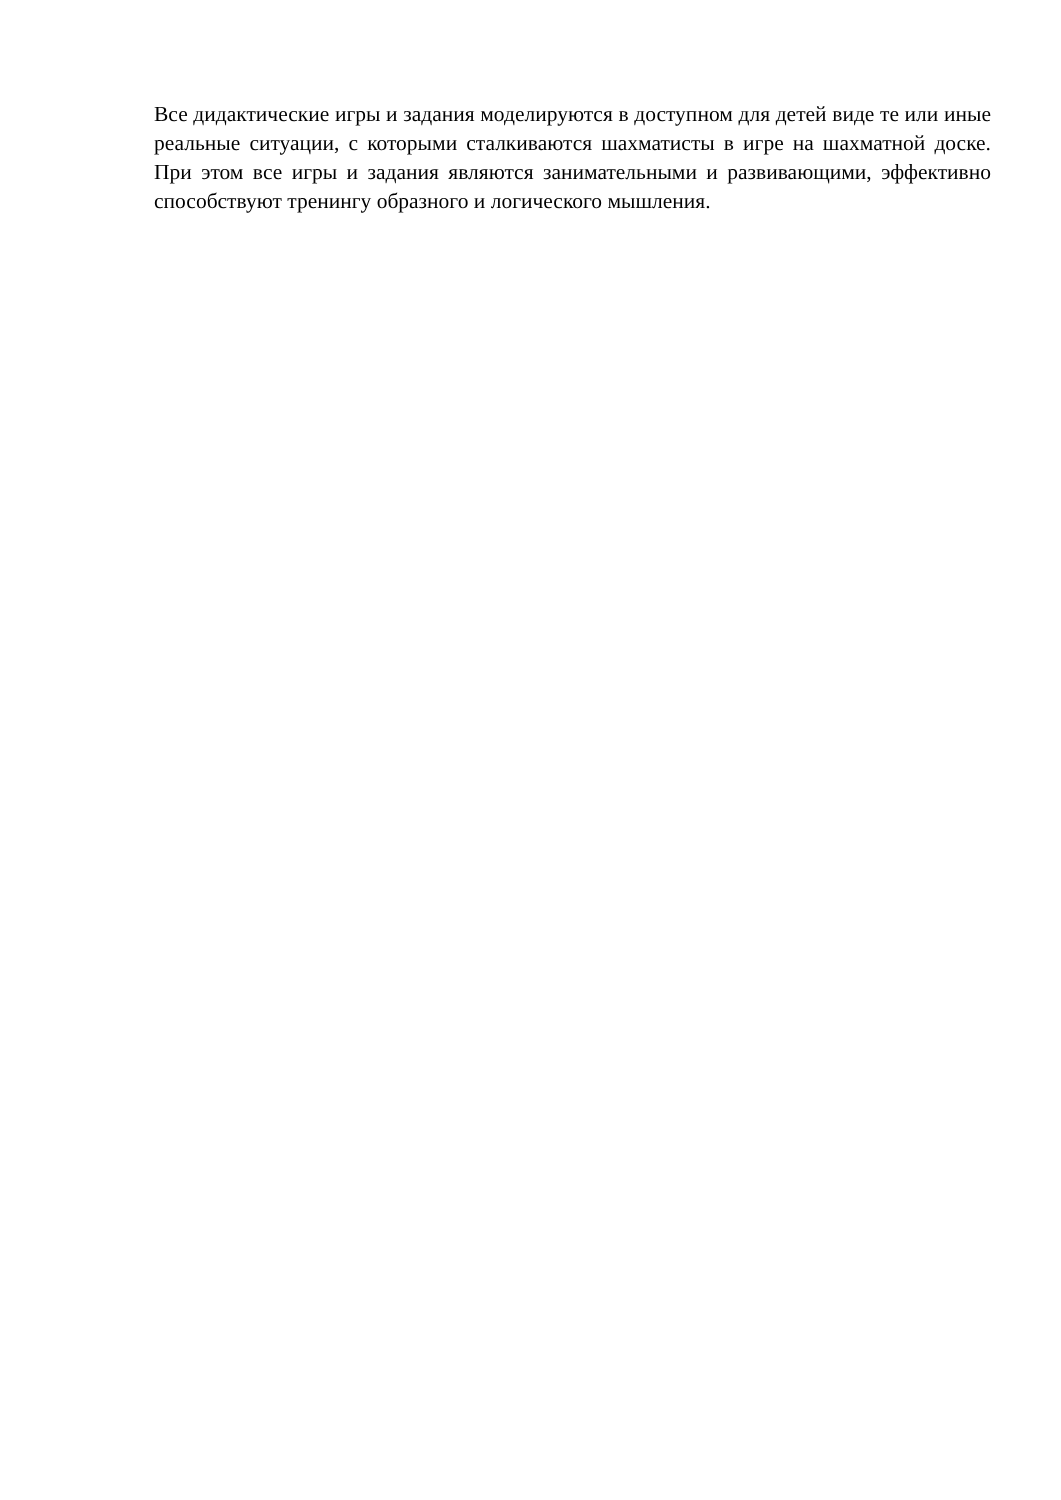Все дидактические игры и задания моделируются в доступном для детей виде те или иные реальные ситуации, с которыми сталкиваются шахматисты в игре на шахматной доске. При этом все игры и задания являются занимательными и развивающими, эффективно способствуют тренингу образного и логического мышления.